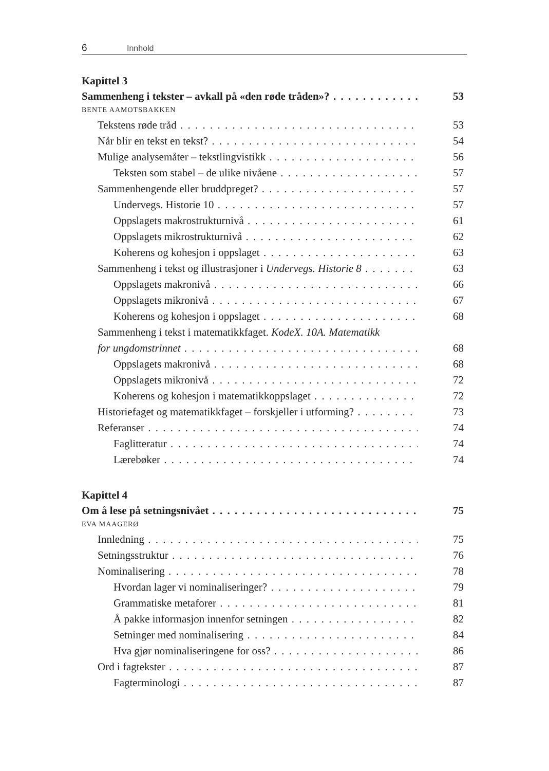6 Innhold
Kapittel 3
Sammenheng i tekster – avkall på «den røde tråden»? 53
BENTE AAMOTSBAKKEN
Tekstens røde tråd 53
Når blir en tekst en tekst? 54
Mulige analysemåter – tekstlingvistikk 56
Teksten som stabel – de ulike nivåene 57
Sammenhengende eller bruddpreget? 57
Undervegs. Historie 10 57
Oppslagets makrostrukturnivå 61
Oppslagets mikrostrukturnivå 62
Koherens og kohesjon i oppslaget 63
Sammenheng i tekst og illustrasjoner i Undervegs. Historie 8 63
Oppslagets makronivå 66
Oppslagets mikronivå 67
Koherens og kohesjon i oppslaget 68
Sammenheng i tekst i matematikkfaget. KodeX. 10A. Matematikk
for ungdomstrinnet 68
Oppslagets makronivå 68
Oppslagets mikronivå 72
Koherens og kohesjon i matematikkoppslaget 72
Historiefaget og matematikkfaget – forskjeller i utforming? 73
Referanser 74
Faglitteratur 74
Lærebøker 74
Kapittel 4
Om å lese på setningsnivået 75
EVA MAAGERØ
Innledning 75
Setningsstruktur 76
Nominalisering 78
Hvordan lager vi nominaliseringer? 79
Grammatiske metaforer 81
Å pakke informasjon innenfor setningen 82
Setninger med nominalisering 84
Hva gjør nominaliseringene for oss? 86
Ord i fagtekster 87
Fagterminologi 87